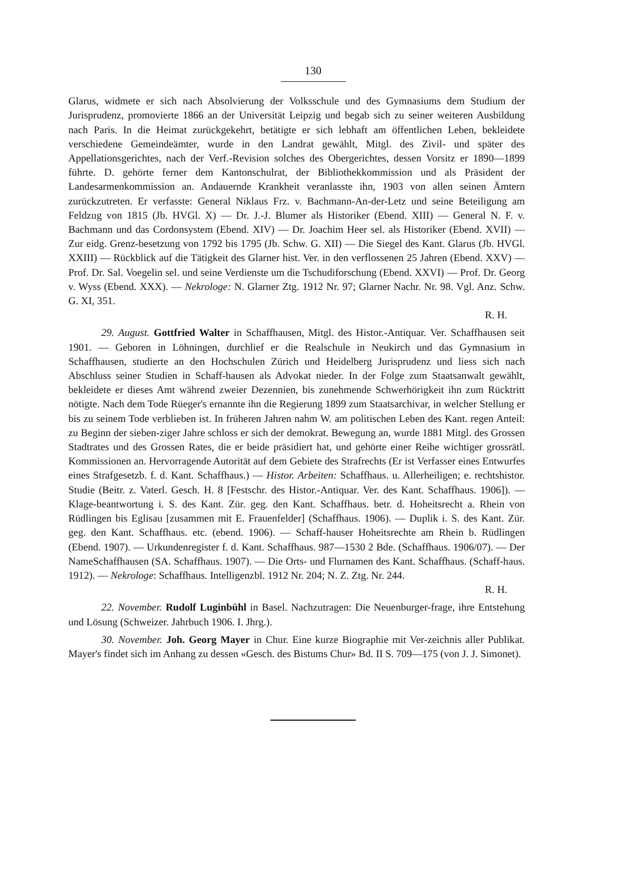130
Glarus, widmete er sich nach Absolvierung der Volksschule und des Gymnasiums dem Studium der Jurisprudenz, promovierte 1866 an der Universität Leipzig und begab sich zu seiner weiteren Ausbildung nach Paris. In die Heimat zurückgekehrt, betätigte er sich lebhaft am öffentlichen Leben, bekleidete verschiedene Gemeindeämter, wurde in den Landrat gewählt, Mitgl. des Zivil- und später des Appellationsgerichtes, nach der Verf.-Revision solches des Obergerichtes, dessen Vorsitz er 1890—1899 führte. D. gehörte ferner dem Kantonschulrat, der Bibliothekkommission und als Präsident der Landesarmenkommission an. Andauernde Krankheit veranlasste ihn, 1903 von allen seinen Ämtern zurückzutreten. Er verfasste: General Niklaus Frz. v. Bachmann-An-der-Letz und seine Beteiligung am Feldzug von 1815 (Jb. HVGl. X) — Dr. J.-J. Blumer als Historiker (Ebend. XIII) — General N. F. v. Bachmann und das Cordonsystem (Ebend. XIV) — Dr. Joachim Heer sel. als Historiker (Ebend. XVII) — Zur eidg. Grenz-besetzung von 1792 bis 1795 (Jb. Schw. G. XII) — Die Siegel des Kant. Glarus (Jb. HVGl. XXIII) — Rückblick auf die Tätigkeit des Glarner hist. Ver. in den verflossenen 25 Jahren (Ebend. XXV) — Prof. Dr. Sal. Voegelin sel. und seine Verdienste um die Tschudiforschung (Ebend. XXVI) — Prof. Dr. Georg v. Wyss (Ebend. XXX). — Nekrologe: N. Glarner Ztg. 1912 Nr. 97; Glarner Nachr. Nr. 98. Vgl. Anz. Schw. G. XI, 351.
R. H.
29. August. Gottfried Walter in Schaffhausen, Mitgl. des Histor.-Antiquar. Ver. Schaffhausen seit 1901. — Geboren in Löhningen, durchlief er die Realschule in Neukirch und das Gymnasium in Schaffhausen, studierte an den Hochschulen Zürich und Heidelberg Jurisprudenz und liess sich nach Abschluss seiner Studien in Schaff-hausen als Advokat nieder. In der Folge zum Staatsanwalt gewählt, bekleidete er dieses Amt während zweier Dezennien, bis zunehmende Schwerhörigkeit ihn zum Rücktritt nötigte. Nach dem Tode Rüeger's ernannte ihn die Regierung 1899 zum Staatsarchivar, in welcher Stellung er bis zu seinem Tode verblieben ist. In früheren Jahren nahm W. am politischen Leben des Kant. regen Anteil: zu Beginn der sieben-ziger Jahre schloss er sich der demokrat. Bewegung an, wurde 1881 Mitgl. des Grossen Stadtrates und des Grossen Rates, die er beide präsidiert hat, und gehörte einer Reihe wichtiger grossrätl. Kommissionen an. Hervorragende Autorität auf dem Gebiete des Strafrechts (Er ist Verfasser eines Entwurfes eines Strafgesetzb. f. d. Kant. Schaffhaus.) — Histor. Arbeiten: Schaffhaus. u. Allerheiligen; e. rechtshistor. Studie (Beitr. z. Vaterl. Gesch. H. 8 [Festschr. des Histor.-Antiquar. Ver. des Kant. Schaffhaus. 1906]). — Klage-beantwortung i. S. des Kant. Zür. geg. den Kant. Schaffhaus. betr. d. Hoheitsrecht a. Rhein von Rüdlingen bis Eglisau [zusammen mit E. Frauenfelder] (Schaffhaus. 1906). — Duplik i. S. des Kant. Zür. geg. den Kant. Schaffhaus. etc. (ebend. 1906). — Schaff-hauser Hoheitsrechte am Rhein b. Rüdlingen (Ebend. 1907). — Urkundenregister f. d. Kant. Schaffhaus. 987—1530 2 Bde. (Schaffhaus. 1906/07). — Der NameSchaffhausen (SA. Schaffhaus. 1907). — Die Orts- und Flurnamen des Kant. Schaffhaus. (Schaff-haus. 1912). — Nekrologe: Schaffhaus. Intelligenzbl. 1912 Nr. 204; N. Z. Ztg. Nr. 244.
R. H.
22. November. Rudolf Luginbühl in Basel. Nachzutragen: Die Neuenburger-frage, ihre Entstehung und Lösung (Schweizer. Jahrbuch 1906. I. Jhrg.).
30. November. Joh. Georg Mayer in Chur. Eine kurze Biographie mit Ver-zeichnis aller Publikat. Mayer's findet sich im Anhang zu dessen «Gesch. des Bistums Chur» Bd. II S. 709—175 (von J. J. Simonet).